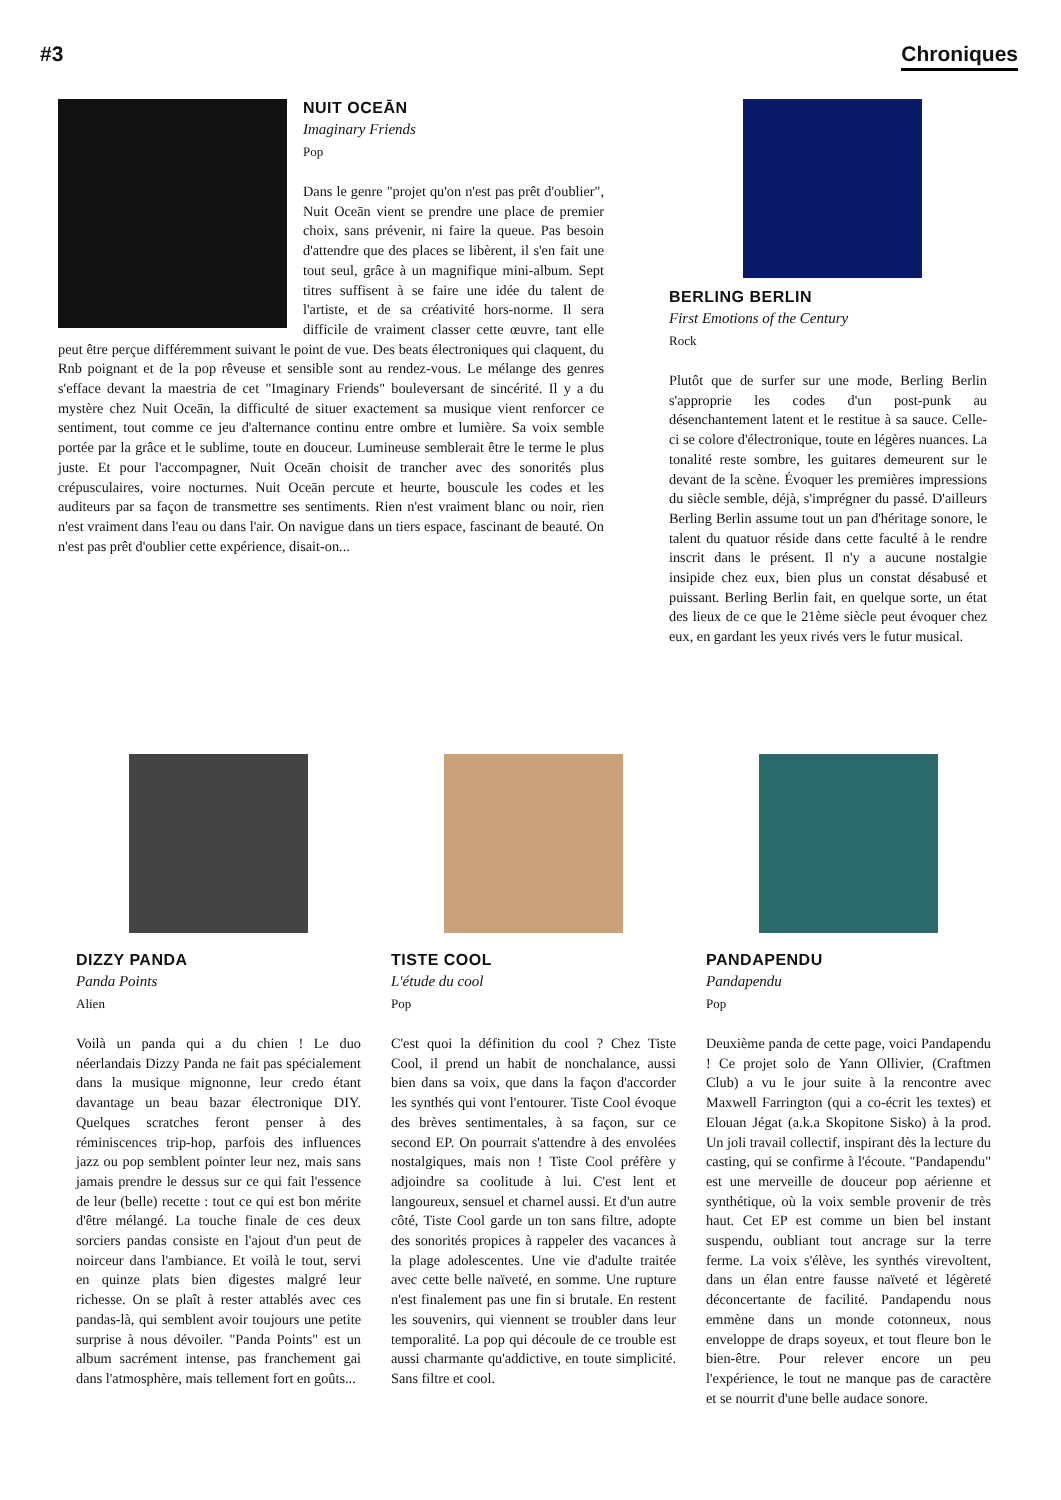#3 Chroniques
NUIT OCEĀN
Imaginary Friends
Pop
Dans le genre "projet qu'on n'est pas prêt d'oublier", Nuit Oceān vient se prendre une place de premier choix, sans prévenir, ni faire la queue. Pas besoin d'attendre que des places se libèrent, il s'en fait une tout seul, grâce à un magnifique mini-album. Sept titres suffisent à se faire une idée du talent de l'artiste, et de sa créativité hors-norme. Il sera difficile de vraiment classer cette œuvre, tant elle peut être perçue différemment suivant le point de vue. Des beats électroniques qui claquent, du Rnb poignant et de la pop rêveuse et sensible sont au rendez-vous. Le mélange des genres s'efface devant la maestria de cet "Imaginary Friends" bouleversant de sincérité. Il y a du mystère chez Nuit Oceān, la difficulté de situer exactement sa musique vient renforcer ce sentiment, tout comme ce jeu d'alternance continu entre ombre et lumière. Sa voix semble portée par la grâce et le sublime, toute en douceur. Lumineuse semblerait être le terme le plus juste. Et pour l'accompagner, Nuit Oceān choisit de trancher avec des sonorités plus crépusculaires, voire nocturnes. Nuit Oceān percute et heurte, bouscule les codes et les auditeurs par sa façon de transmettre ses sentiments. Rien n'est vraiment blanc ou noir, rien n'est vraiment dans l'eau ou dans l'air. On navigue dans un tiers espace, fascinant de beauté. On n'est pas prêt d'oublier cette expérience, disait-on...
BERLING BERLIN
First Emotions of the Century
Rock
Plutôt que de surfer sur une mode, Berling Berlin s'approprie les codes d'un post-punk au désenchantement latent et le restitue à sa sauce. Celle-ci se colore d'électronique, toute en légères nuances. La tonalité reste sombre, les guitares demeurent sur le devant de la scène. Évoquer les premières impressions du siècle semble, déjà, s'imprégner du passé. D'ailleurs Berling Berlin assume tout un pan d'héritage sonore, le talent du quatuor réside dans cette faculté à le rendre inscrit dans le présent. Il n'y a aucune nostalgie insipide chez eux, bien plus un constat désabusé et puissant. Berling Berlin fait, en quelque sorte, un état des lieux de ce que le 21ème siècle peut évoquer chez eux, en gardant les yeux rivés vers le futur musical.
DIZZY PANDA
Panda Points
Alien
Voilà un panda qui a du chien ! Le duo néerlandais Dizzy Panda ne fait pas spécialement dans la musique mignonne, leur credo étant davantage un beau bazar électronique DIY. Quelques scratches feront penser à des réminiscences trip-hop, parfois des influences jazz ou pop semblent pointer leur nez, mais sans jamais prendre le dessus sur ce qui fait l'essence de leur (belle) recette : tout ce qui est bon mérite d'être mélangé. La touche finale de ces deux sorciers pandas consiste en l'ajout d'un peut de noirceur dans l'ambiance. Et voilà le tout, servi en quinze plats bien digestes malgré leur richesse. On se plaît à rester attablés avec ces pandas-là, qui semblent avoir toujours une petite surprise à nous dévoiler. "Panda Points" est un album sacrément intense, pas franchement gai dans l'atmosphère, mais tellement fort en goûts...
TISTE COOL
L'étude du cool
Pop
C'est quoi la définition du cool ? Chez Tiste Cool, il prend un habit de nonchalance, aussi bien dans sa voix, que dans la façon d'accorder les synthés qui vont l'entourer. Tiste Cool évoque des brèves sentimentales, à sa façon, sur ce second EP. On pourrait s'attendre à des envolées nostalgiques, mais non ! Tiste Cool préfère y adjoindre sa coolitude à lui. C'est lent et langoureux, sensuel et charnel aussi. Et d'un autre côté, Tiste Cool garde un ton sans filtre, adopte des sonorités propices à rappeler des vacances à la plage adolescentes. Une vie d'adulte traitée avec cette belle naïveté, en somme. Une rupture n'est finalement pas une fin si brutale. En restent les souvenirs, qui viennent se troubler dans leur temporalité. La pop qui découle de ce trouble est aussi charmante qu'addictive, en toute simplicité. Sans filtre et cool.
PANDAPENDU
Pandapendu
Pop
Deuxième panda de cette page, voici Pandapendu ! Ce projet solo de Yann Ollivier, (Craftmen Club) a vu le jour suite à la rencontre avec Maxwell Farrington (qui a co-écrit les textes) et Elouan Jégat (a.k.a Skopitone Sisko) à la prod. Un joli travail collectif, inspirant dès la lecture du casting, qui se confirme à l'écoute. "Pandapendu" est une merveille de douceur pop aérienne et synthétique, où la voix semble provenir de très haut. Cet EP est comme un bien bel instant suspendu, oubliant tout ancrage sur la terre ferme. La voix s'élève, les synthés virevoltent, dans un élan entre fausse naïveté et légèreté déconcertante de facilité. Pandapendu nous emmène dans un monde cotonneux, nous enveloppe de draps soyeux, et tout fleure bon le bien-être. Pour relever encore un peu l'expérience, le tout ne manque pas de caractère et se nourrit d'une belle audace sonore.